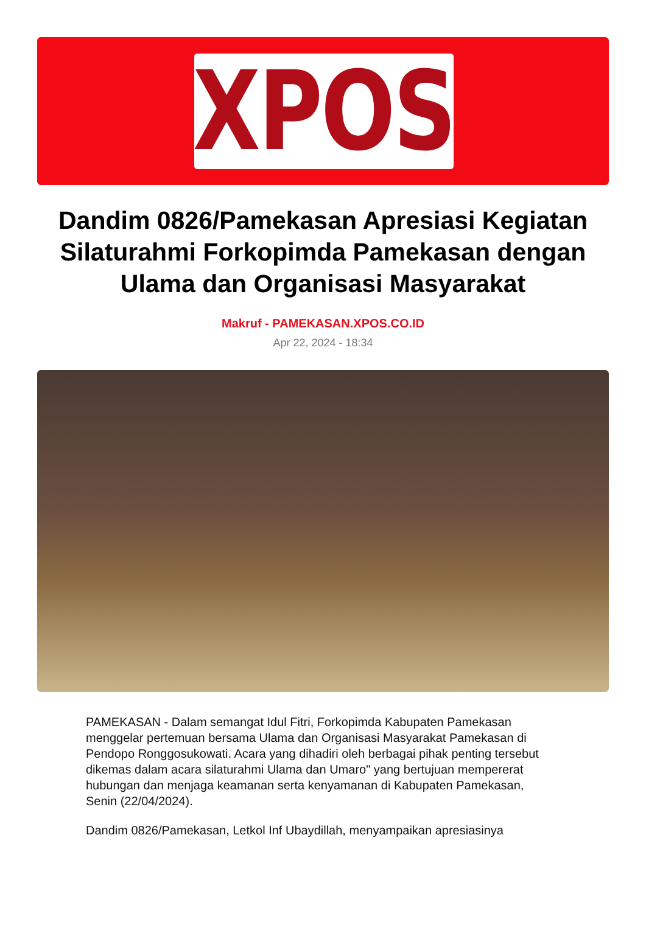XPOS
Dandim 0826/Pamekasan Apresiasi Kegiatan Silaturahmi Forkopimda Pamekasan dengan Ulama dan Organisasi Masyarakat
Makruf - PAMEKASAN.XPOS.CO.ID
Apr 22, 2024 - 18:34
PAMEKASAN - Dalam semangat Idul Fitri, Forkopimda Kabupaten Pamekasan menggelar pertemuan bersama Ulama dan Organisasi Masyarakat Pamekasan di Pendopo Ronggosukowati. Acara yang dihadiri oleh berbagai pihak penting tersebut dikemas dalam acara silaturahmi Ulama dan Umaro" yang bertujuan mempererat hubungan dan menjaga keamanan serta kenyamanan di Kabupaten Pamekasan, Senin (22/04/2024).
Dandim 0826/Pamekasan, Letkol Inf Ubaydillah, menyampaikan apresiasinya